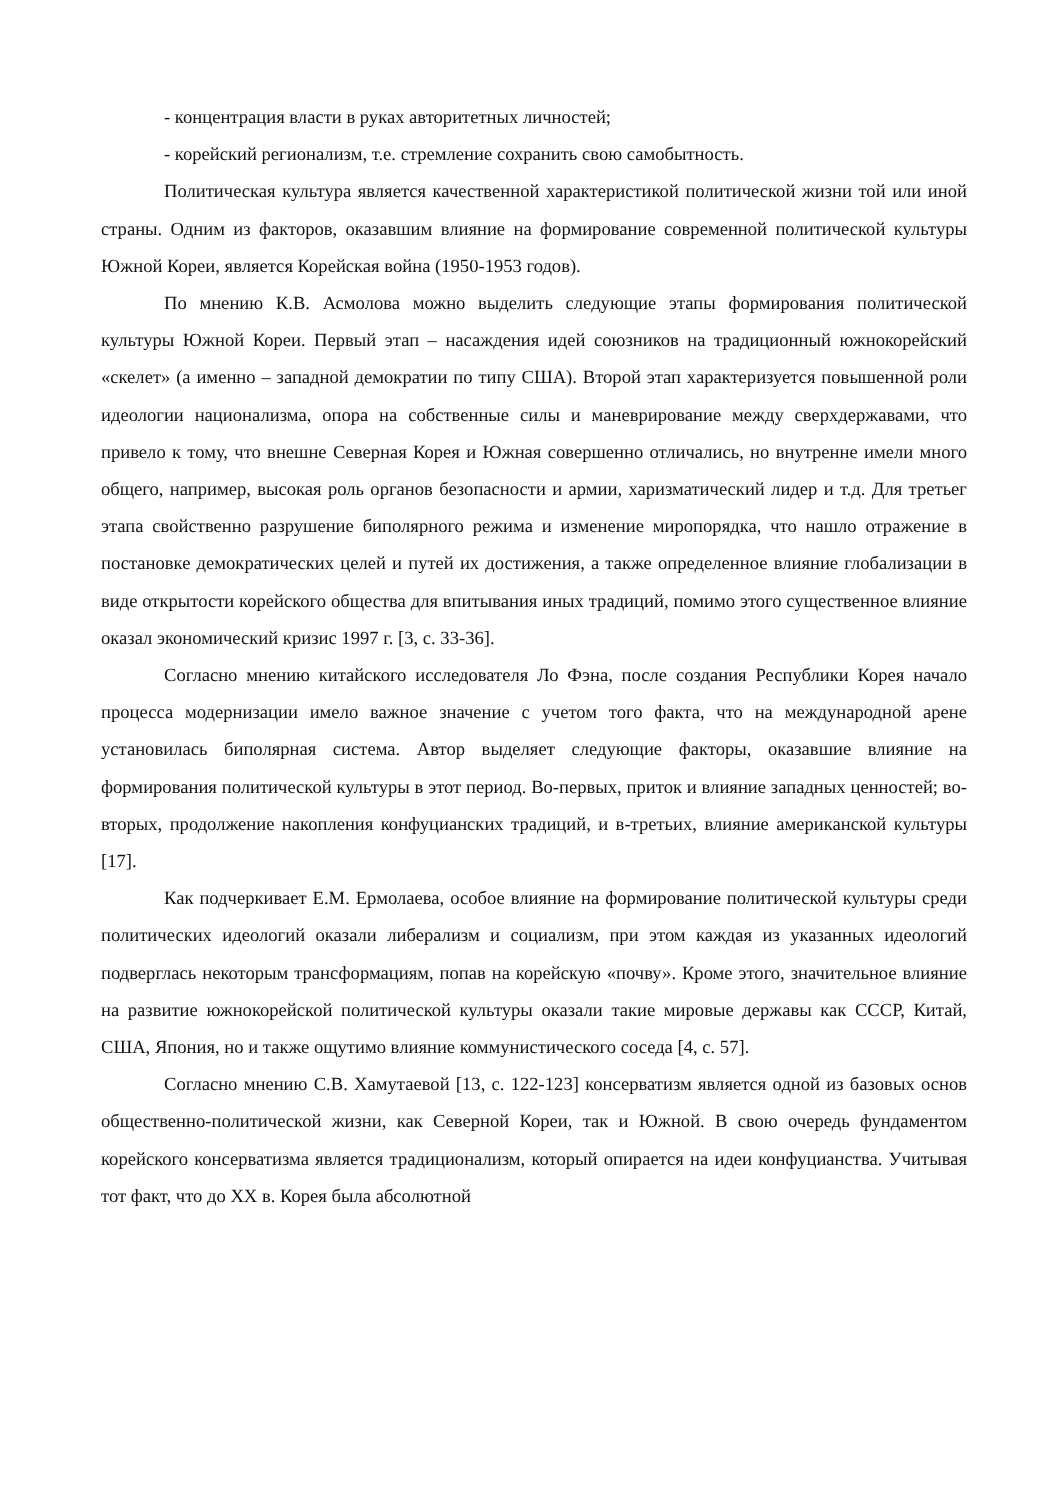- концентрация власти в руках авторитетных личностей;
- корейский регионализм, т.е. стремление сохранить свою самобытность.
Политическая культура является качественной характеристикой политической жизни той или иной страны. Одним из факторов, оказавшим влияние на формирование современной политической культуры Южной Кореи, является Корейская война (1950-1953 годов).
По мнению К.В. Асмолова можно выделить следующие этапы формирования политической культуры Южной Кореи. Первый этап – насаждения идей союзников на традиционный южнокорейский «скелет» (а именно – западной демократии по типу США). Второй этап характеризуется повышенной роли идеологии национализма, опора на собственные силы и маневрирование между сверхдержавами, что привело к тому, что внешне Северная Корея и Южная совершенно отличались, но внутренне имели много общего, например, высокая роль органов безопасности и армии, харизматический лидер и т.д. Для третьег этапа свойственно разрушение биполярного режима и изменение миропорядка, что нашло отражение в постановке демократических целей и путей их достижения, а также определенное влияние глобализации в виде открытости корейского общества для впитывания иных традиций, помимо этого существенное влияние оказал экономический кризис 1997 г. [3, с. 33-36].
Согласно мнению китайского исследователя Ло Фэна, после создания Республики Корея начало процесса модернизации имело важное значение с учетом того факта, что на международной арене установилась биполярная система. Автор выделяет следующие факторы, оказавшие влияние на формирования политической культуры в этот период. Во-первых, приток и влияние западных ценностей; во-вторых, продолжение накопления конфуцианских традиций, и в-третьих, влияние американской культуры [17].
Как подчеркивает Е.М. Ермолаева, особое влияние на формирование политической культуры среди политических идеологий оказали либерализм и социализм, при этом каждая из указанных идеологий подверглась некоторым трансформациям, попав на корейскую «почву». Кроме этого, значительное влияние на развитие южнокорейской политической культуры оказали такие мировые державы как СССР, Китай, США, Япония, но и также ощутимо влияние коммунистического соседа [4, с. 57].
Согласно мнению С.В. Хамутаевой [13, с. 122-123] консерватизм является одной из базовых основ общественно-политической жизни, как Северной Кореи, так и Южной. В свою очередь фундаментом корейского консерватизма является традиционализм, который опирается на идеи конфуцианства. Учитывая тот факт, что до XX в. Корея была абсолютной